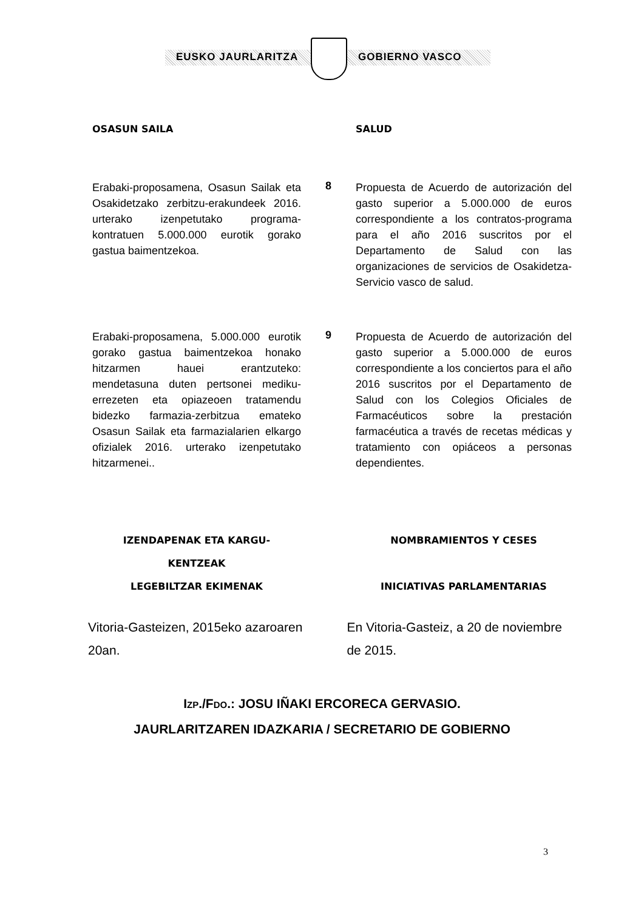EUSKO JAURLARITZA GOBIERNO VASCO
OSASUN SAILA SALUD
Erabaki-proposamena, Osasun Sailak eta Osakidetzako zerbitzu-erakundeek 2016. urterako izenpetutako programa-kontratuen 5.000.000 eurotik gorako gastua baimentzekoa.
8
Propuesta de Acuerdo de autorización del gasto superior a 5.000.000 de euros correspondiente a los contratos-programa para el año 2016 suscritos por el Departamento de Salud con las organizaciones de servicios de Osakidetza-Servicio vasco de salud.
Erabaki-proposamena, 5.000.000 eurotik gorako gastua baimentzekoa honako hitzarmen hauei erantzuteko: mendetasuna duten pertsonei mediku-errezeten eta opiazeoen tratamendu bidezko farmazia-zerbitzua emateko Osasun Sailak eta farmazialarien elkargo ofizialek 2016. urterako izenpetutako hitzarmenei..
9
Propuesta de Acuerdo de autorización del gasto superior a 5.000.000 de euros correspondiente a los conciertos para el año 2016 suscritos por el Departamento de Salud con los Colegios Oficiales de Farmacéuticos sobre la prestación farmacéutica a través de recetas médicas y tratamiento con opiáceos a personas dependientes.
IZENDAPENAK ETA KARGU-
KENTZEAK
LEGEBILTZAR EKIMENAK
NOMBRAMIENTOS Y CESES
INICIATIVAS PARLAMENTARIAS
Vitoria-Gasteizen, 2015eko azaroaren 20an.
En Vitoria-Gasteiz, a 20 de noviembre de 2015.
IZP./FDO.: JOSU IÑAKI ERCORECA GERVASIO.
JAURLARITZAREN IDAZKARIA / SECRETARIO DE GOBIERNO
3